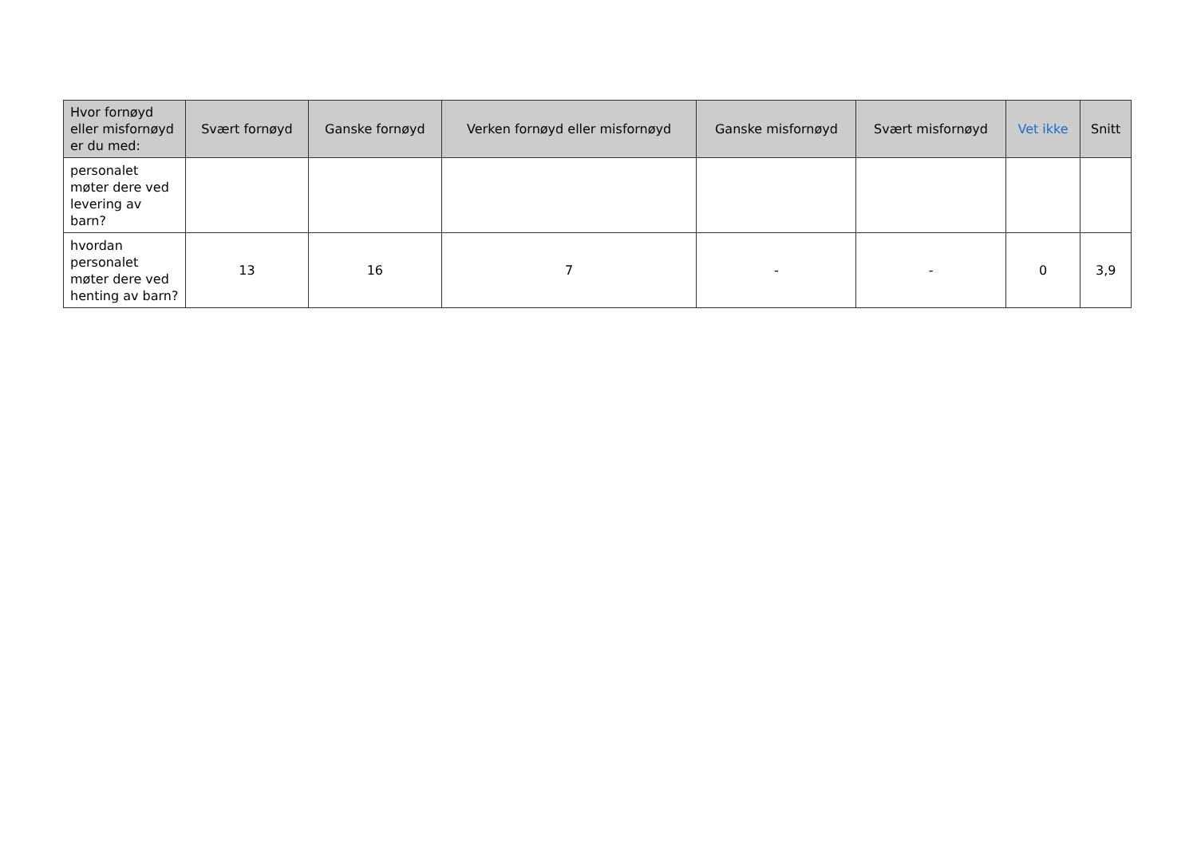| Hvor fornøyd eller misfornøyd er du med: | Svært fornøyd | Ganske fornøyd | Verken fornøyd eller misfornøyd | Ganske misfornøyd | Svært misfornøyd | Vet ikke | Snitt |
| --- | --- | --- | --- | --- | --- | --- | --- |
| personalet møter dere ved levering av barn? | | | | | | | |
| hvordan personalet møter dere ved henting av barn? | 13 | 16 | 7 | - | - | 0 | 3,9 |